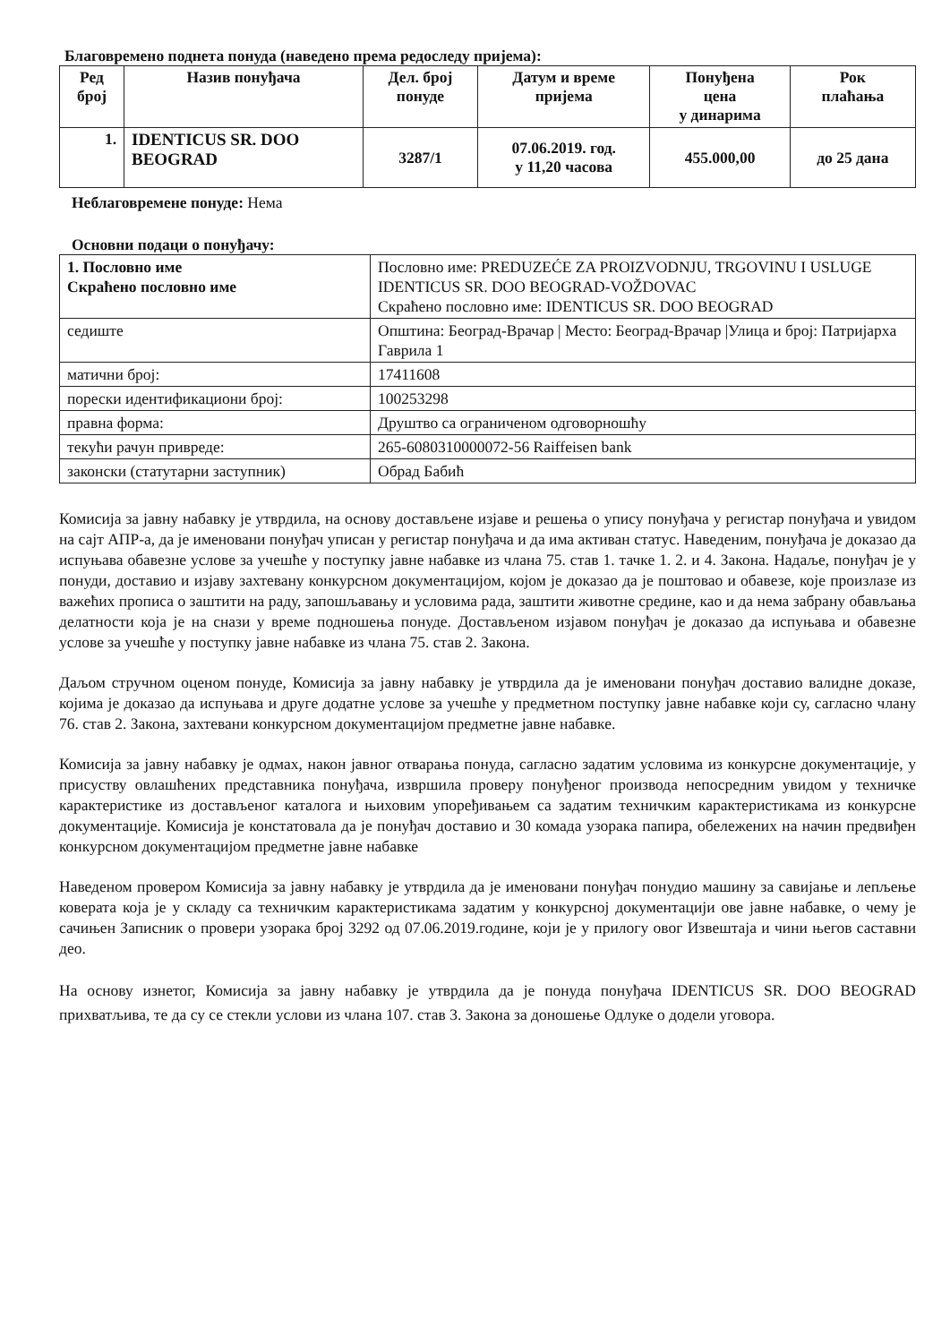Благовремено поднета понуда (наведено према редоследу пријема):
| Ред број | Назив понуђача | Дел. број понуде | Датум и време пријема | Понуђена цена у динарима | Рок плаћања |
| --- | --- | --- | --- | --- | --- |
| 1. | IDENTICUS SR. DOO BEOGRAD | 3287/1 | 07.06.2019. год. у 11,20 часова | 455.000,00 | до 25 дана |
Неблаговремене понуде: Нема
Основни подаци о понуђачу:
| 1. Пословно име Скраћено пословно име | Пословно име: PREDUZEĆE ZA PROIZVODNJU, TRGOVINU I USLUGE IDENTICUS SR. DOO BEOGRAD-VOŽDOVAC Скраћено пословно име: IDENTICUS SR. DOO BEOGRAD |
| седиште | Општина: Београд-Врачар / Место: Београд-Врачар /Улица и број: Патријарха Гаврила 1 |
| матични број: | 17411608 |
| порески идентификациони број: | 100253298 |
| правна форма: | Друштво са ограниченом одговорношћу |
| текући рачун привреде: | 265-6080310000072-56 Raiffeisen bank |
| законски (статутарни заступник) | Обрад Бабић |
Комисија за јавну набавку је утврдила, на основу достављене изјаве и решења о упису понуђача у регистар понуђача и увидом на сајт АПР-а, да је именовани понуђач уписан у регистар понуђача и да има активан статус. Наведеним, понуђача је доказао да испуњава обавезне услове за учешће у поступку јавне набавке из члана 75. став 1. тачке 1. 2. и 4. Закона. Надаље, понуђач је у понуди, доставио и изјаву захтевану конкурсном документацијом, којом је доказао да је поштовао и обавезе, које произлазе из важећих прописа о заштити на раду, запошљавању и условима рада, заштити животне средине, као и да нема забрану обављања делатности која је на снази у време подношења понуде. Достављеном изјавом понуђач је доказао да испуњава и обавезне услове за учешће у поступку јавне набавке из члана 75. став 2. Закона.
Даљом стручном оценом понуде, Комисија за јавну набавку је утврдила да је именовани понуђач доставио валидне доказе, којима је доказао да испуњава и друге додатне услове за учешће у предметном поступку јавне набавке који су, сагласно члану 76. став 2. Закона, захтевани конкурсном документацијом предметне јавне набавке.
Комисија за јавну набавку је одмах, након јавног отварања понуда, сагласно задатим условима из конкурсне документације, у присуству овлашћених представника понуђача, извршила проверу понуђеног производа непосредним увидом у техничке карактеристике из достављеног каталога и њиховим упоређивањем са задатим техничким карактеристикама из конкурсне документације. Комисија је констатовала да је понуђач доставио и 30 комада узорака папира, обележених на начин предвиђен конкурсном документацијом предметне јавне набавке
Наведеном провером Комисија за јавну набавку је утврдила да је именовани понуђач понудио машину за савијање и лепљење коверата која је у складу са техничким карактеристикама задатим у конкурсној документацији ове јавне набавке, о чему је сачињен Записник о провери узорака број 3292 од 07.06.2019.године, који је у прилогу овог Извештаја и чини његов саставни део.
На основу изнетог, Комисија за јавну набавку је утврдила да је понуда понуђача IDENTICUS SR. DOO BEOGRAD прихватљива, те да су се стекли услови из члана 107. став 3. Закона за доношење Одлуке о додели уговора.